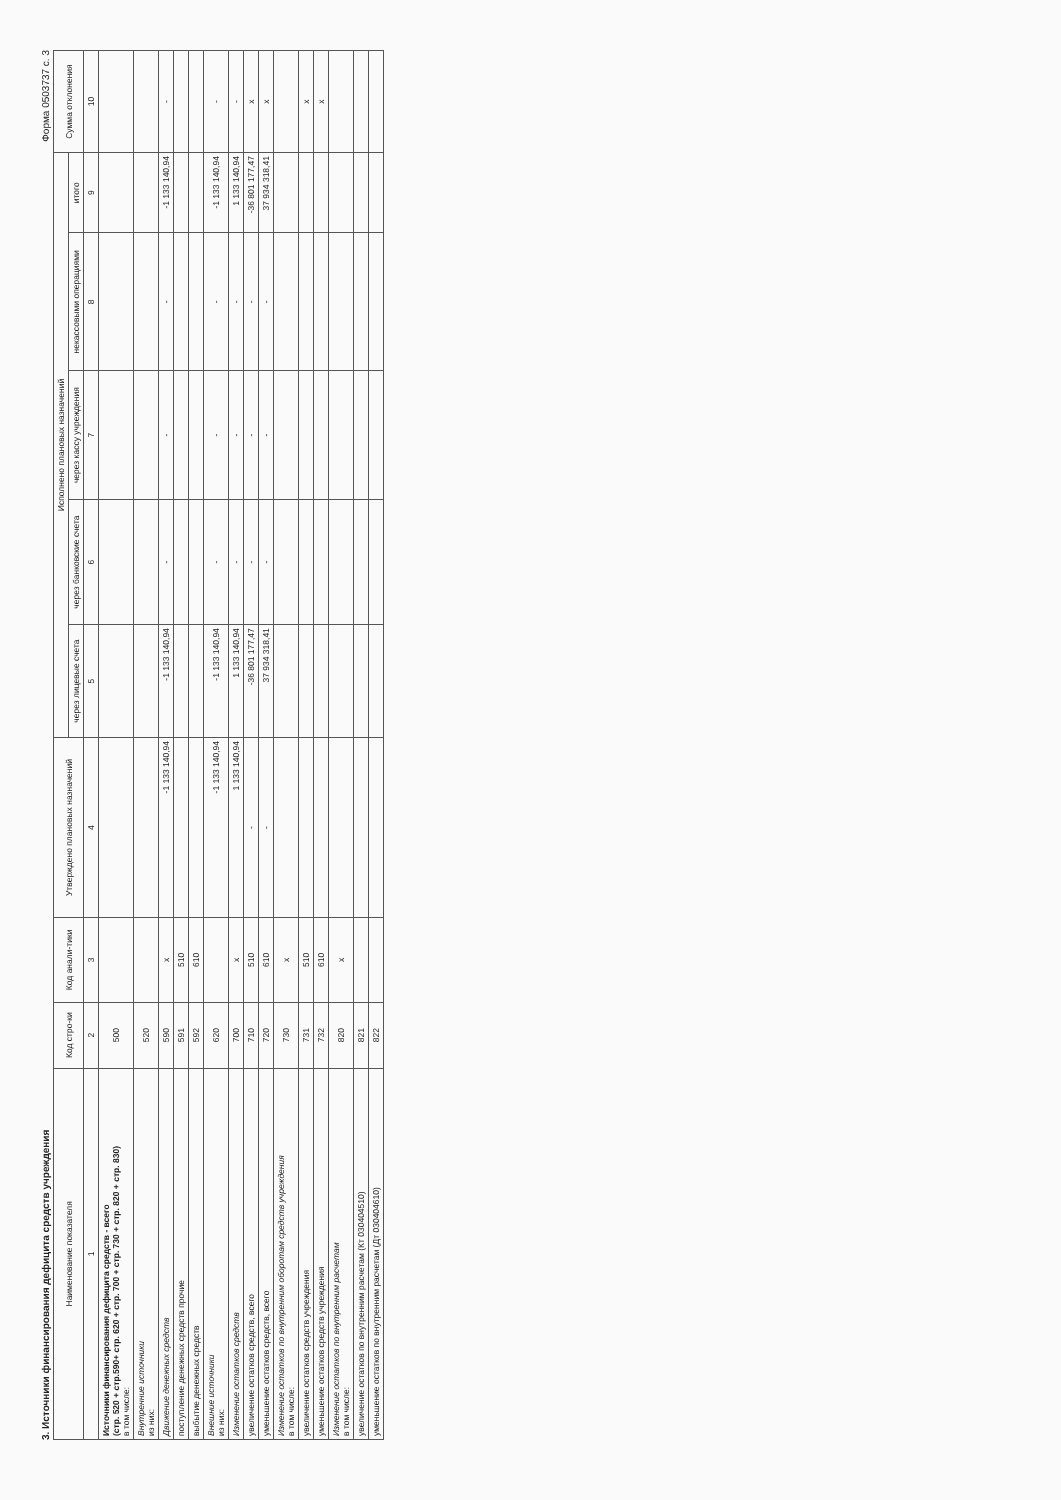3. Источники финансирования дефицита средств учреждения Форма 0503737 с. 3
| Наименование показателя | Код стро-ки | Код анали-тики | Утверждено плановых назначений | Исполнено плановых назначений | | | | | Сумма отклонения |
| --- | --- | --- | --- | --- | --- | --- | --- | --- | --- |
| | | | | через лицевые счета | через банковские счета | через кассу учреждения | некассовыми операциями | итого | |
| 1 | 2 | 3 | 4 | 5 | 6 | 7 | 8 | 9 | 10 |
| Источники финансирования дефицита средств - всего (стр. 520 + стр.590+ стр. 620 + стр. 700 + стр. 730 + стр. 820 + стр. 830) в том числе: | 500 | | | | | | | | |
| Внутренние источники из них: | 520 | | | | | | | | |
| Движение денежных средств | 590 | x | -1 133 140,94 | -1 133 140,94 | - | - | - | -1 133 140,94 | - |
| поступление денежных средств прочие | 591 | 510 | | | | | | | |
| выбытие денежных средств | 592 | 610 | | | | | | | |
| Внешние источники из них: | 620 | | -1 133 140,94 | -1 133 140,94 | - | - | - | -1 133 140,94 | - |
| Изменение остатков средств | 700 | x | 1 133 140,94 | 1 133 140,94 | - | - | - | 1 133 140,94 | - |
| увеличение остатков средств, всего | 710 | 510 | - | -36 801 177,47 | - | - | - | -36 801 177,47 | x |
| уменьшение остатков средств, всего | 720 | 610 | - | 37 934 318,41 | - | - | - | 37 934 318,41 | x |
| Изменение остатков по внутренним оборотам средств учреждения в том числе: | 730 | x | | | | | | | |
| увеличение остатков средств учреждения | 731 | 510 | | | | | | | x |
| уменьшение остатков средств учреждения | 732 | 610 | | | | | | | x |
| Изменение остатков по внутренним расчетам в том числе: | 820 | x | | | | | | | |
| увеличение остатков по внутренним расчетам (Кт 030404510) | 821 | | | | | | | | |
| уменьшение остатков по внутренним расчетам (Дт 030404610) | 822 | | | | | | | | |